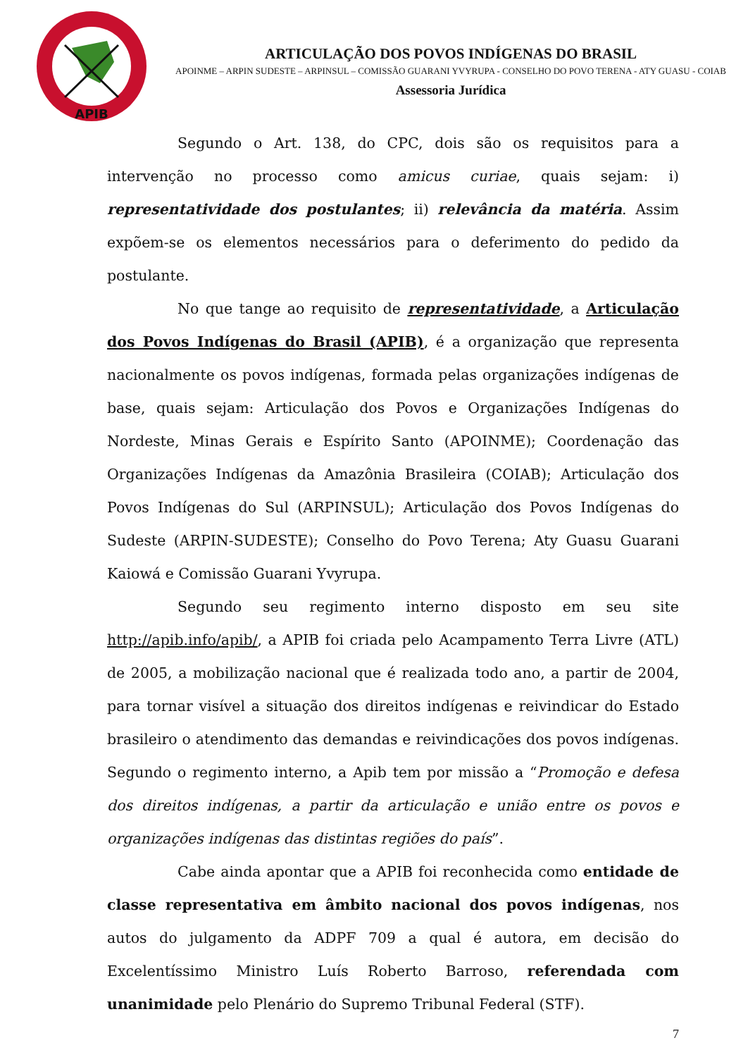APIB
ARTICULAÇÃO DOS POVOS INDÍGENAS DO BRASIL
APOINME – ARPIN SUDESTE – ARPINSUL – COMISSÃO GUARANI YVYRUPA - CONSELHO DO POVO TERENA - ATY GUASU - COIAB
Assessoria Jurídica
Segundo o Art. 138, do CPC, dois são os requisitos para a intervenção no processo como amicus curiae, quais sejam: i) representatividade dos postulantes; ii) relevância da matéria. Assim expõem-se os elementos necessários para o deferimento do pedido da postulante.
No que tange ao requisito de representatividade, a Articulação dos Povos Indígenas do Brasil (APIB), é a organização que representa nacionalmente os povos indígenas, formada pelas organizações indígenas de base, quais sejam: Articulação dos Povos e Organizações Indígenas do Nordeste, Minas Gerais e Espírito Santo (APOINME); Coordenação das Organizações Indígenas da Amazônia Brasileira (COIAB); Articulação dos Povos Indígenas do Sul (ARPINSUL); Articulação dos Povos Indígenas do Sudeste (ARPIN-SUDESTE); Conselho do Povo Terena; Aty Guasu Guarani Kaiowá e Comissão Guarani Yvyrupa.
Segundo seu regimento interno disposto em seu site http://apib.info/apib/, a APIB foi criada pelo Acampamento Terra Livre (ATL) de 2005, a mobilização nacional que é realizada todo ano, a partir de 2004, para tornar visível a situação dos direitos indígenas e reivindicar do Estado brasileiro o atendimento das demandas e reivindicações dos povos indígenas. Segundo o regimento interno, a Apib tem por missão a “Promoção e defesa dos direitos indígenas, a partir da articulação e união entre os povos e organizações indígenas das distintas regiões do país”.
Cabe ainda apontar que a APIB foi reconhecida como entidade de classe representativa em âmbito nacional dos povos indígenas, nos autos do julgamento da ADPF 709 a qual é autora, em decisão do Excelentíssimo Ministro Luís Roberto Barroso, referendada com unanimidade pelo Plenário do Supremo Tribunal Federal (STF).
7